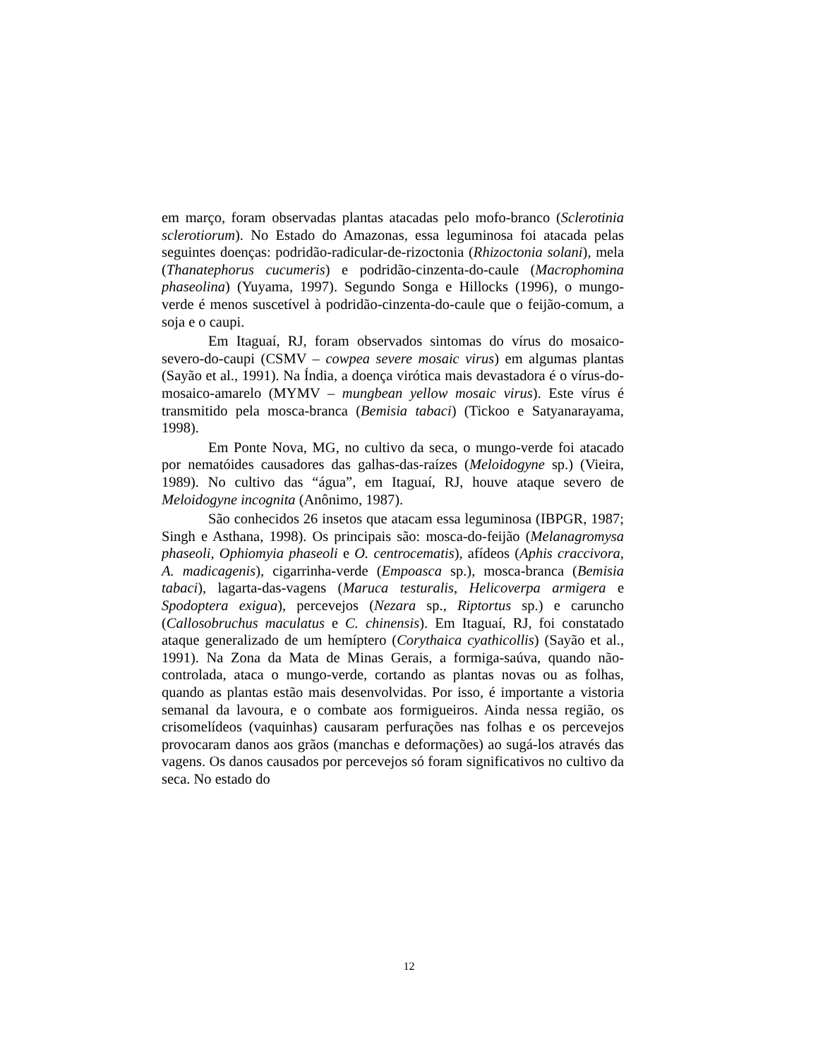em março, foram observadas plantas atacadas pelo mofo-branco (Sclerotinia sclerotiorum). No Estado do Amazonas, essa leguminosa foi atacada pelas seguintes doenças: podridão-radicular-de-rizoctonia (Rhizoctonia solani), mela (Thanatephorus cucumeris) e podridão-cinzenta-do-caule (Macrophomina phaseolina) (Yuyama, 1997). Segundo Songa e Hillocks (1996), o mungo-verde é menos suscetível à podridão-cinzenta-do-caule que o feijão-comum, a soja e o caupi.
Em Itaguaí, RJ, foram observados sintomas do vírus do mosaico-severo-do-caupi (CSMV – cowpea severe mosaic virus) em algumas plantas (Sayão et al., 1991). Na Índia, a doença virótica mais devastadora é o vírus-do-mosaico-amarelo (MYMV – mungbean yellow mosaic virus). Este vírus é transmitido pela mosca-branca (Bemisia tabaci) (Tickoo e Satyanarayama, 1998).
Em Ponte Nova, MG, no cultivo da seca, o mungo-verde foi atacado por nematóides causadores das galhas-das-raízes (Meloidogyne sp.) (Vieira, 1989). No cultivo das “água”, em Itaguaí, RJ, houve ataque severo de Meloidogyne incognita (Anônimo, 1987).
São conhecidos 26 insetos que atacam essa leguminosa (IBPGR, 1987; Singh e Asthana, 1998). Os principais são: mosca-do-feijão (Melanagromysa phaseoli, Ophiomyia phaseoli e O. centrocematis), afídeos (Aphis craccivora, A. madicagenis), cigarrinha-verde (Empoasca sp.), mosca-branca (Bemisia tabaci), lagarta-das-vagens (Maruca testuralis, Helicoverpa armigera e Spodoptera exigua), percevejos (Nezara sp., Riptortus sp.) e caruncho (Callosobruchus maculatus e C. chinensis). Em Itaguaí, RJ, foi constatado ataque generalizado de um hemíptero (Corythaica cyathicollis) (Sayão et al., 1991). Na Zona da Mata de Minas Gerais, a formiga-saúva, quando não-controlada, ataca o mungo-verde, cortando as plantas novas ou as folhas, quando as plantas estão mais desenvolvidas. Por isso, é importante a vistoria semanal da lavoura, e o combate aos formigueiros. Ainda nessa região, os crisomelídeos (vaquinhas) causaram perfurações nas folhas e os percevejos provocaram danos aos grãos (manchas e deformações) ao sugá-los através das vagens. Os danos causados por percevejos só foram significativos no cultivo da seca. No estado do
12